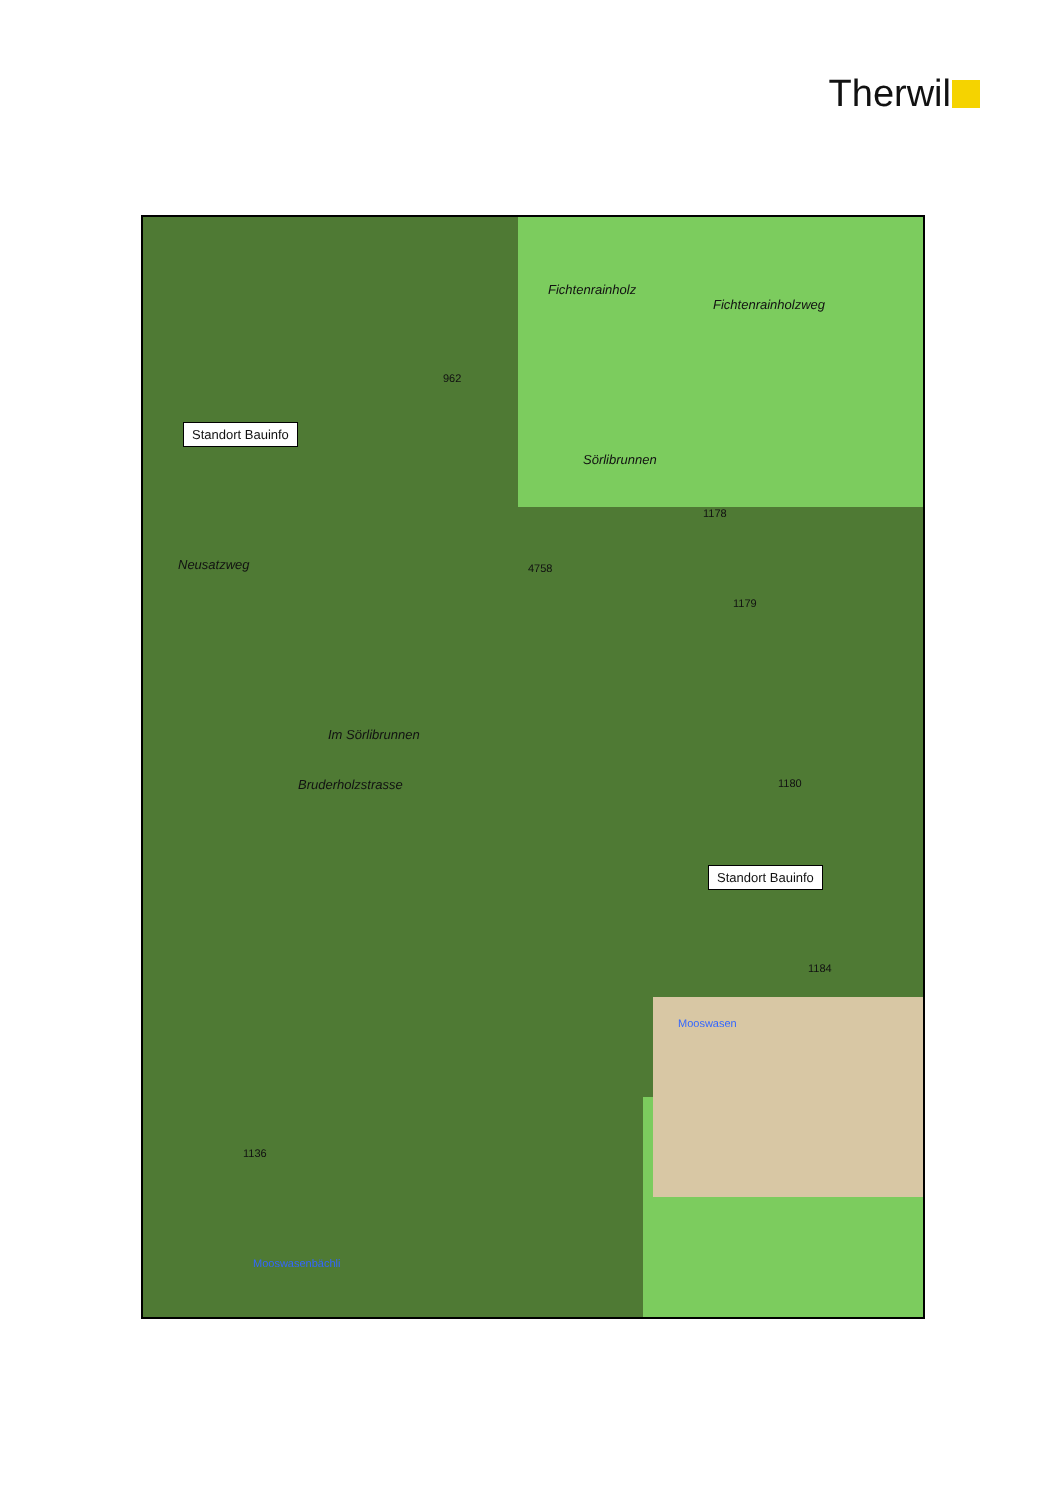Therwil
Fichtenrainholz
Fichtenrainholzweg
Sörlibrunnen
Standort Bauinfo
Neusatzweg
Im Sörlibrunnen
Bruderholzstrasse
Standort Bauinfo
962
4758
1178
1179
1180
1184
1136
Mooswasenbächli
Mooswasen